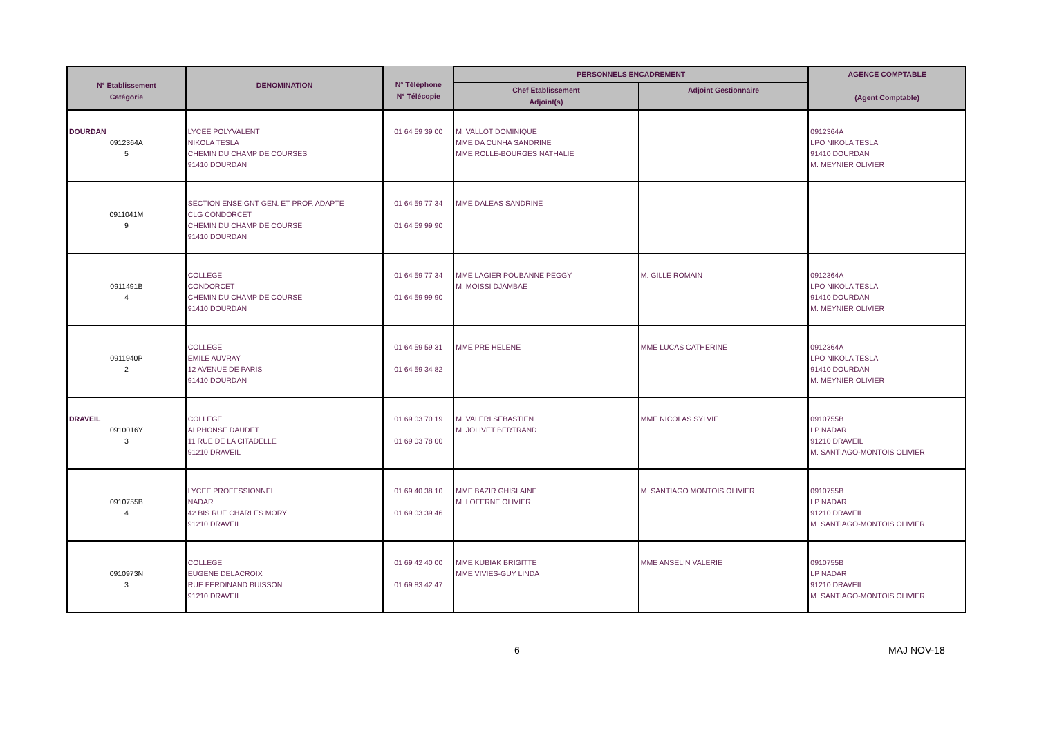| N° Etablissement Catégorie | DENOMINATION | N° Téléphone N° Télécopie | PERSONNELS ENCADREMENT | | AGENCE COMPTABLE (Agent Comptable) |
| --- | --- | --- | --- | --- | --- |
| | | | Chef Etablissement Adjoint(s) | Adjoint Gestionnaire | |
| DOURDAN 0912364A 5 | LYCEE POLYVALENT NIKOLA TESLA CHEMIN DU CHAMP DE COURSES 91410 DOURDAN | 01 64 59 39 00 | M. VALLOT DOMINIQUE MME DA CUNHA SANDRINE MME ROLLE-BOURGES NATHALIE | | 0912364A LPO NIKOLA TESLA 91410 DOURDAN M. MEYNIER OLIVIER |
| 0911041M 9 | SECTION ENSEIGNT GEN. ET PROF. ADAPTE CLG CONDORCET CHEMIN DU CHAMP DE COURSE 91410 DOURDAN | 01 64 59 77 34 01 64 59 99 90 | MME DALEAS SANDRINE | | |
| 0911491B 4 | COLLEGE CONDORCET CHEMIN DU CHAMP DE COURSE 91410 DOURDAN | 01 64 59 77 34 01 64 59 99 90 | MME LAGIER POUBANNE PEGGY M. MOISSI DJAMBAE | M. GILLE ROMAIN | 0912364A LPO NIKOLA TESLA 91410 DOURDAN M. MEYNIER OLIVIER |
| 0911940P 2 | COLLEGE EMILE AUVRAY 12 AVENUE DE PARIS 91410 DOURDAN | 01 64 59 59 31 01 64 59 34 82 | MME PRE HELENE | MME LUCAS CATHERINE | 0912364A LPO NIKOLA TESLA 91410 DOURDAN M. MEYNIER OLIVIER |
| DRAVEIL 0910016Y 3 | COLLEGE ALPHONSE DAUDET 11 RUE DE LA CITADELLE 91210 DRAVEIL | 01 69 03 70 19 01 69 03 78 00 | M. VALERI SEBASTIEN M. JOLIVET BERTRAND | MME NICOLAS SYLVIE | 0910755B LP NADAR 91210 DRAVEIL M. SANTIAGO-MONTOIS OLIVIER |
| 0910755B 4 | LYCEE PROFESSIONNEL NADAR 42 BIS RUE CHARLES MORY 91210 DRAVEIL | 01 69 40 38 10 01 69 03 39 46 | MME BAZIR GHISLAINE M. LOFERNE OLIVIER | M. SANTIAGO MONTOIS OLIVIER | 0910755B LP NADAR 91210 DRAVEIL M. SANTIAGO-MONTOIS OLIVIER |
| 0910973N 3 | COLLEGE EUGENE DELACROIX RUE FERDINAND BUISSON 91210 DRAVEIL | 01 69 42 40 00 01 69 83 42 47 | MME KUBIAK BRIGITTE MME VIVIES-GUY LINDA | MME ANSELIN VALERIE | 0910755B LP NADAR 91210 DRAVEIL M. SANTIAGO-MONTOIS OLIVIER |
6 MAJ NOV-18